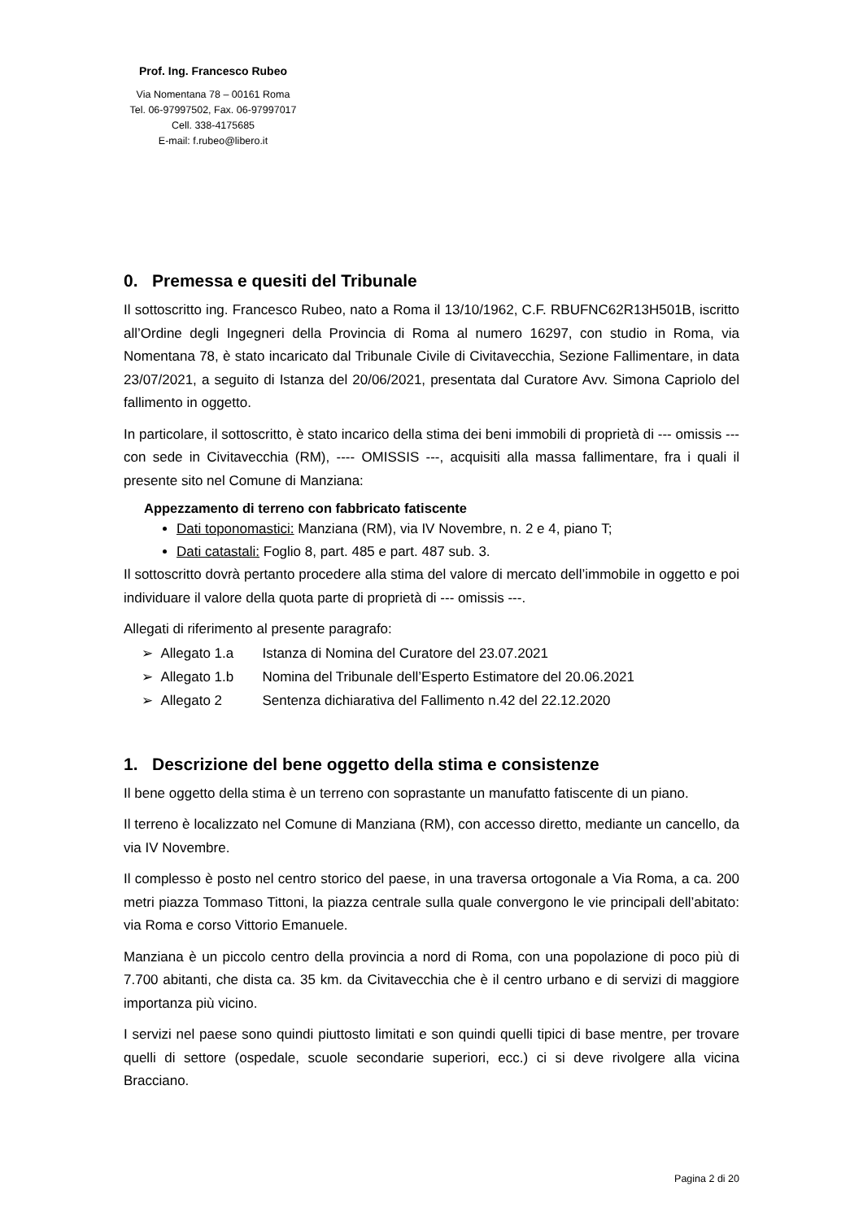Prof. Ing. Francesco Rubeo
Via Nomentana 78 – 00161 Roma
Tel. 06-97997502, Fax. 06-97997017
Cell. 338-4175685
E-mail: f.rubeo@libero.it
0. Premessa e quesiti del Tribunale
Il sottoscritto ing. Francesco Rubeo, nato a Roma il 13/10/1962, C.F. RBUFNC62R13H501B, iscritto all’Ordine degli Ingegneri della Provincia di Roma al numero 16297, con studio in Roma, via Nomentana 78, è stato incaricato dal Tribunale Civile di Civitavecchia, Sezione Fallimentare, in data 23/07/2021, a seguito di Istanza del 20/06/2021, presentata dal Curatore Avv. Simona Capriolo del fallimento in oggetto.
In particolare, il sottoscritto, è stato incarico della stima dei beni immobili di proprietà di --- omissis ---con sede in Civitavecchia (RM), ---- OMISSIS ---, acquisiti alla massa fallimentare, fra i quali il presente sito nel Comune di Manziana:
Appezzamento di terreno con fabbricato fatiscente
Dati toponomastici: Manziana (RM), via IV Novembre, n. 2 e 4, piano T;
Dati catastali: Foglio 8, part. 485 e part. 487 sub. 3.
Il sottoscritto dovrà pertanto procedere alla stima del valore di mercato dell’immobile in oggetto e poi individuare il valore della quota parte di proprietà di --- omissis ---.
Allegati di riferimento al presente paragrafo:
➢ Allegato 1.a Istanza di Nomina del Curatore del 23.07.2021
➢ Allegato 1.b Nomina del Tribunale dell’Esperto Estimatore del 20.06.2021
➢ Allegato 2 Sentenza dichiarativa del Fallimento n.42 del 22.12.2020
1. Descrizione del bene oggetto della stima e consistenze
Il bene oggetto della stima è un terreno con soprastante un manufatto fatiscente di un piano.
Il terreno è localizzato nel Comune di Manziana (RM), con accesso diretto, mediante un cancello, da via IV Novembre.
Il complesso è posto nel centro storico del paese, in una traversa ortogonale a Via Roma, a ca. 200 metri piazza Tommaso Tittoni, la piazza centrale sulla quale convergono le vie principali dell’abitato: via Roma e corso Vittorio Emanuele.
Manziana è un piccolo centro della provincia a nord di Roma, con una popolazione di poco più di 7.700 abitanti, che dista ca. 35 km. da Civitavecchia che è il centro urbano e di servizi di maggiore importanza più vicino.
I servizi nel paese sono quindi piuttosto limitati e son quindi quelli tipici di base mentre, per trovare quelli di settore (ospedale, scuole secondarie superiori, ecc.) ci si deve rivolgere alla vicina Bracciano.
Pagina 2 di 20